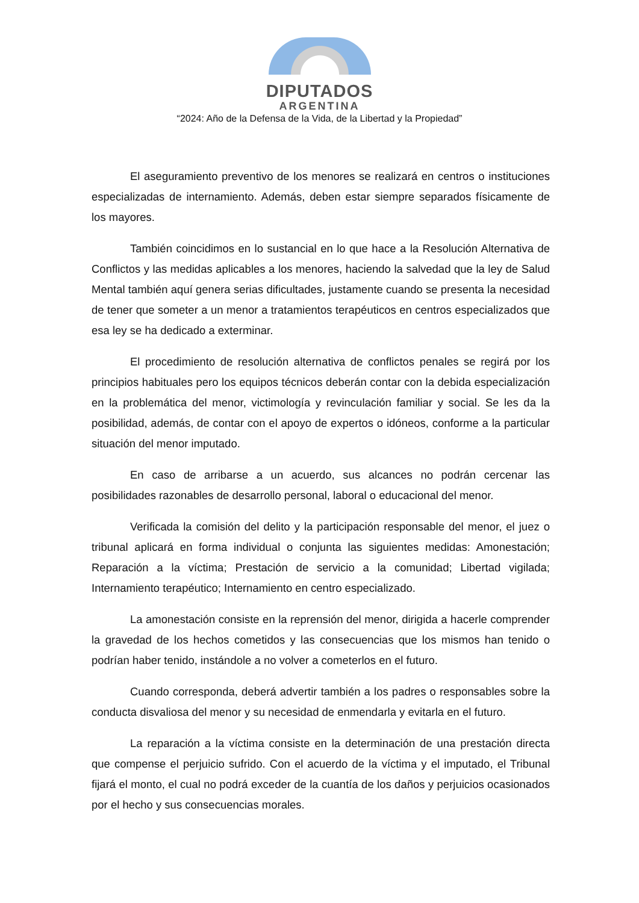DIPUTADOS
ARGENTINA
“2024: Año de la Defensa de la Vida, de la Libertad y la Propiedad”
El aseguramiento preventivo de los menores se realizará en centros o instituciones especializadas de internamiento. Además, deben estar siempre separados físicamente de los mayores.
También coincidimos en lo sustancial en lo que hace a la Resolución Alternativa de Conflictos y las medidas aplicables a los menores, haciendo la salvedad que la ley de Salud Mental también aquí genera serias dificultades, justamente cuando se presenta la necesidad de tener que someter a un menor a tratamientos terapéuticos en centros especializados que esa ley se ha dedicado a exterminar.
El procedimiento de resolución alternativa de conflictos penales se regirá por los principios habituales pero los equipos técnicos deberán contar con la debida especialización en la problemática del menor, victimología y revinculación familiar y social. Se les da la posibilidad, además, de contar con el apoyo de expertos o idóneos, conforme a la particular situación del menor imputado.
En caso de arribarse a un acuerdo, sus alcances no podrán cercenar las posibilidades razonables de desarrollo personal, laboral o educacional del menor.
Verificada la comisión del delito y la participación responsable del menor, el juez o tribunal aplicará en forma individual o conjunta las siguientes medidas: Amonestación; Reparación a la víctima; Prestación de servicio a la comunidad; Libertad vigilada; Internamiento terapéutico; Internamiento en centro especializado.
La amonestación consiste en la reprensión del menor, dirigida a hacerle comprender la gravedad de los hechos cometidos y las consecuencias que los mismos han tenido o podrían haber tenido, instándole a no volver a cometerlos en el futuro.
Cuando corresponda, deberá advertir también a los padres o responsables sobre la conducta disvaliosa del menor y su necesidad de enmendarla y evitarla en el futuro.
La reparación a la víctima consiste en la determinación de una prestación directa que compense el perjuicio sufrido. Con el acuerdo de la víctima y el imputado, el Tribunal fijará el monto, el cual no podrá exceder de la cuantía de los daños y perjuicios ocasionados por el hecho y sus consecuencias morales.